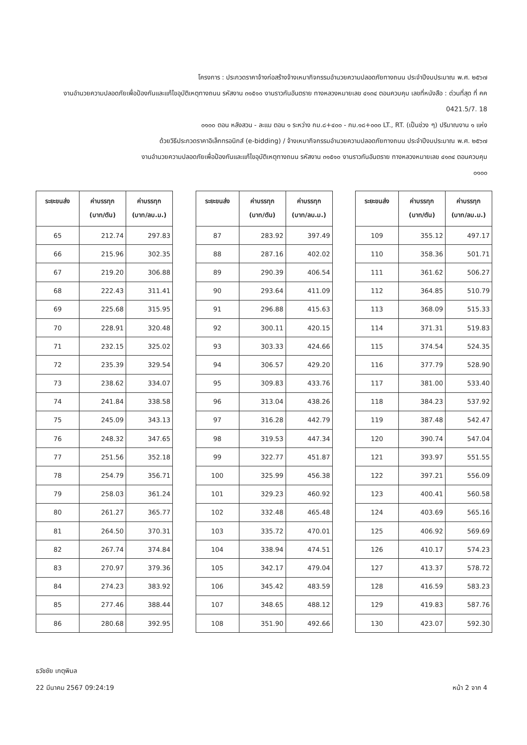โครงการ : ประกวดราคาจ้างก่อสร้างจ้างเหมากิจกรรมอำนวยความปลอดภัยทางถนน ประจำปีงบประมาณ พ.ศ. ๒๕๖๗
งานอำนวยความปลอดภัยเพื่อป้องกันและแก้ไขอุบัติเหตุทางถนน รหัสงาน ๓๑๕๑๐ งานราวกันอันตราย ทางหลวงหมายเลข ๔๑๓๔ ตอนควบคุม เลขที่หนังสือ : ด่วนที่สุด ที่ คค 0421.5/7. 18
๐๑๐๐ ตอน หลังสวน - ละแม ตอน ๑ ระหว่าง กม.๘+๔๐๐ - กม.๑๘+๐๐๐ LT., RT. (เป็นช่วง ๆ) ปริมาณงาน ๑ แห่ง
ด้วยวิธีประกวดราคาอิเล็กทรอนิกส์ (e-bidding) / จ้างเหมากิจกรรมอำนวยความปลอดภัยทางถนน ประจำปีงบประมาณ พ.ศ. ๒๕๖๗
งานอำนวยความปลอดภัยเพื่อป้องกันและแก้ไขอุบัติเหตุทางถนน รหัสงาน ๓๑๕๑๐ งานราวกันอันตราย ทางหลวงหมายเลข ๔๑๓๔ ตอนควบคุม
๐๑๐๐
| ระยะขนส่ง | ค่าบรรทุก (บาท/ตัน) | ค่าบรรทุก (บาท/ลบ.ม.) |
| --- | --- | --- |
| 65 | 212.74 | 297.83 |
| 66 | 215.96 | 302.35 |
| 67 | 219.20 | 306.88 |
| 68 | 222.43 | 311.41 |
| 69 | 225.68 | 315.95 |
| 70 | 228.91 | 320.48 |
| 71 | 232.15 | 325.02 |
| 72 | 235.39 | 329.54 |
| 73 | 238.62 | 334.07 |
| 74 | 241.84 | 338.58 |
| 75 | 245.09 | 343.13 |
| 76 | 248.32 | 347.65 |
| 77 | 251.56 | 352.18 |
| 78 | 254.79 | 356.71 |
| 79 | 258.03 | 361.24 |
| 80 | 261.27 | 365.77 |
| 81 | 264.50 | 370.31 |
| 82 | 267.74 | 374.84 |
| 83 | 270.97 | 379.36 |
| 84 | 274.23 | 383.92 |
| 85 | 277.46 | 388.44 |
| 86 | 280.68 | 392.95 |
| ระยะขนส่ง | ค่าบรรทุก (บาท/ตัน) | ค่าบรรทุก (บาท/ลบ.ม.) |
| --- | --- | --- |
| 87 | 283.92 | 397.49 |
| 88 | 287.16 | 402.02 |
| 89 | 290.39 | 406.54 |
| 90 | 293.64 | 411.09 |
| 91 | 296.88 | 415.63 |
| 92 | 300.11 | 420.15 |
| 93 | 303.33 | 424.66 |
| 94 | 306.57 | 429.20 |
| 95 | 309.83 | 433.76 |
| 96 | 313.04 | 438.26 |
| 97 | 316.28 | 442.79 |
| 98 | 319.53 | 447.34 |
| 99 | 322.77 | 451.87 |
| 100 | 325.99 | 456.38 |
| 101 | 329.23 | 460.92 |
| 102 | 332.48 | 465.48 |
| 103 | 335.72 | 470.01 |
| 104 | 338.94 | 474.51 |
| 105 | 342.17 | 479.04 |
| 106 | 345.42 | 483.59 |
| 107 | 348.65 | 488.12 |
| 108 | 351.90 | 492.66 |
| ระยะขนส่ง | ค่าบรรทุก (บาท/ตัน) | ค่าบรรทุก (บาท/ลบ.ม.) |
| --- | --- | --- |
| 109 | 355.12 | 497.17 |
| 110 | 358.36 | 501.71 |
| 111 | 361.62 | 506.27 |
| 112 | 364.85 | 510.79 |
| 113 | 368.09 | 515.33 |
| 114 | 371.31 | 519.83 |
| 115 | 374.54 | 524.35 |
| 116 | 377.79 | 528.90 |
| 117 | 381.00 | 533.40 |
| 118 | 384.23 | 537.92 |
| 119 | 387.48 | 542.47 |
| 120 | 390.74 | 547.04 |
| 121 | 393.97 | 551.55 |
| 122 | 397.21 | 556.09 |
| 123 | 400.41 | 560.58 |
| 124 | 403.69 | 565.16 |
| 125 | 406.92 | 569.69 |
| 126 | 410.17 | 574.23 |
| 127 | 413.37 | 578.72 |
| 128 | 416.59 | 583.23 |
| 129 | 419.83 | 587.76 |
| 130 | 423.07 | 592.30 |
ธวัชชัย เกตุพิมล
22 มีนาคม 2567 09:24:19 หน้า 2 จาก 4